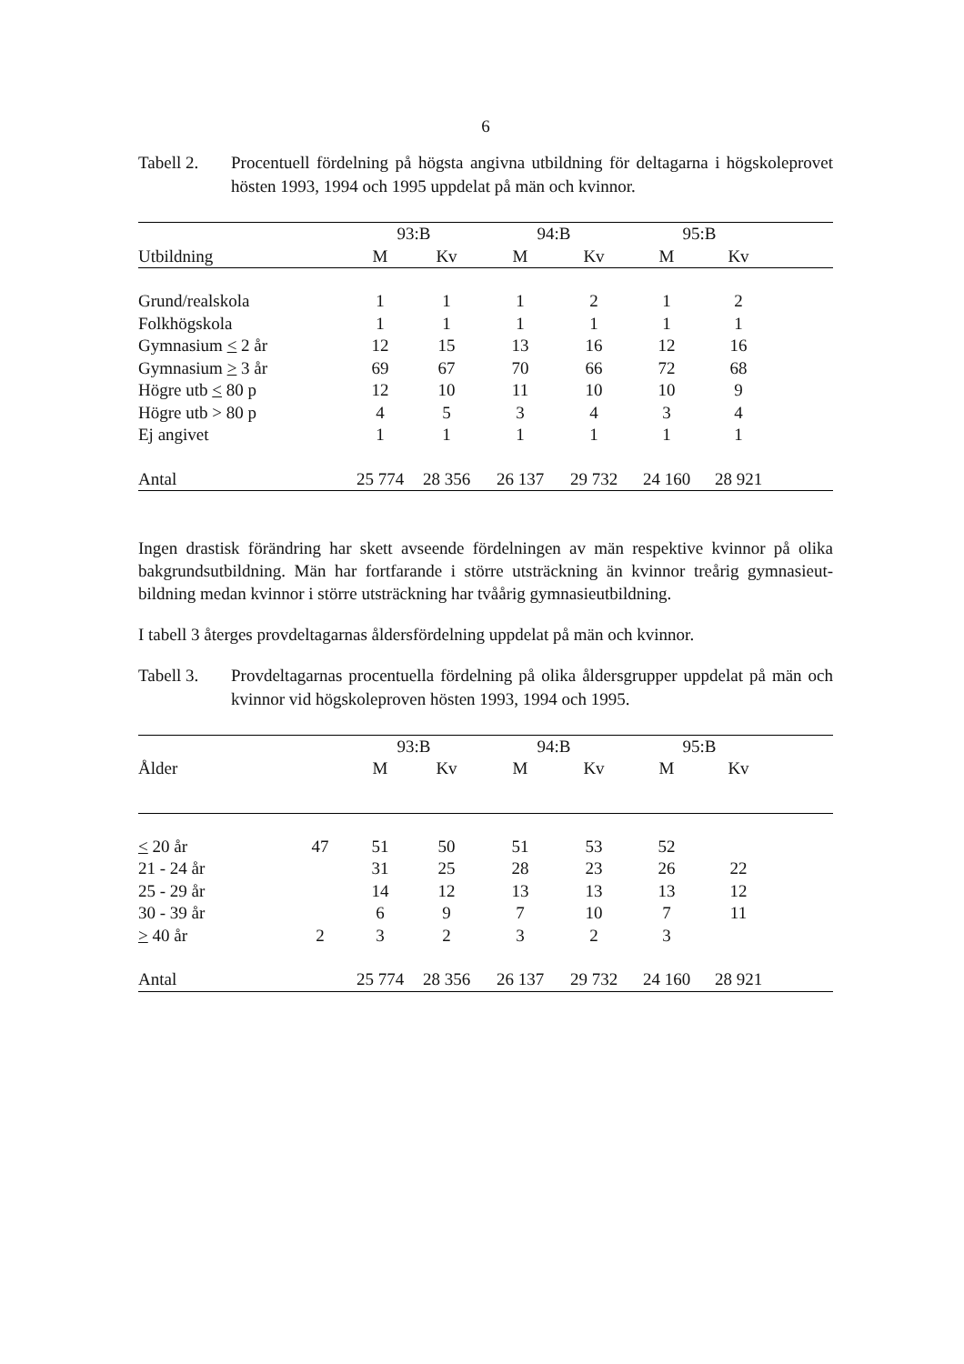6
Tabell 2.
Procentuell fördelning på högsta angivna utbildning för deltagarna i högskoleprovet hösten 1993, 1994 och 1995 uppdelat på män och kvinnor.
| | 93:B | | 94:B | | 95:B | | |
| --- | --- | --- | --- | --- | --- | --- | --- |
| Utbildning | M | Kv | M | Kv | M | Kv | |
| Grund/realskola | 1 | 1 | 1 | 2 | 1 | 2 | |
| Folkhögskola | 1 | 1 | 1 | 1 | 1 | 1 | |
| Gymnasium < 2 år | 12 | 15 | 13 | 16 | 12 | 16 | |
| Gymnasium > 3 år | 69 | 67 | 70 | 66 | 72 | 68 | |
| Högre utb < 80 p | 12 | 10 | 11 | 10 | 10 | 9 | |
| Högre utb > 80 p | 4 | 5 | 3 | 4 | 3 | 4 | |
| Ej angivet | 1 | 1 | 1 | 1 | 1 | 1 | |
| Antal | 25 774 | 28 356 | 26 137 | 29 732 | 24 160 | 28 921 | |
Ingen drastisk förändring har skett avseende fördelningen av män respektive kvinnor på olika bakgrundsutbildning. Män har fortfarande i större utsträckning än kvinnor treårig gymnasieut-bildning medan kvinnor i större utsträckning har tvåårig gymnasieutbildning.
I tabell 3 återges provdeltagarnas åldersfördelning uppdelat på män och kvinnor.
Tabell 3.
Provdeltagarnas procentuella fördelning på olika åldersgrupper uppdelat på män och kvinnor vid högskoleproven hösten 1993, 1994 och 1995.
| | | 93:B | | 94:B | | 95:B | | |
| --- | --- | --- | --- | --- | --- | --- | --- | --- |
| Ålder | | M | Kv | M | Kv | M | Kv | |
| < 20 år | 47 | 51 | 50 | 51 | 53 | 52 | | |
| 21 - 24 år | | 31 | 25 | 28 | 23 | 26 | 22 | |
| 25 - 29 år | | 14 | 12 | 13 | 13 | 13 | 12 | |
| 30 - 39 år | | 6 | 9 | 7 | 10 | 7 | 11 | |
| > 40 år | 2 | 3 | 2 | 3 | 2 | 3 | | |
| Antal | | 25 774 | 28 356 | 26 137 | 29 732 | 24 160 | 28 921 | |